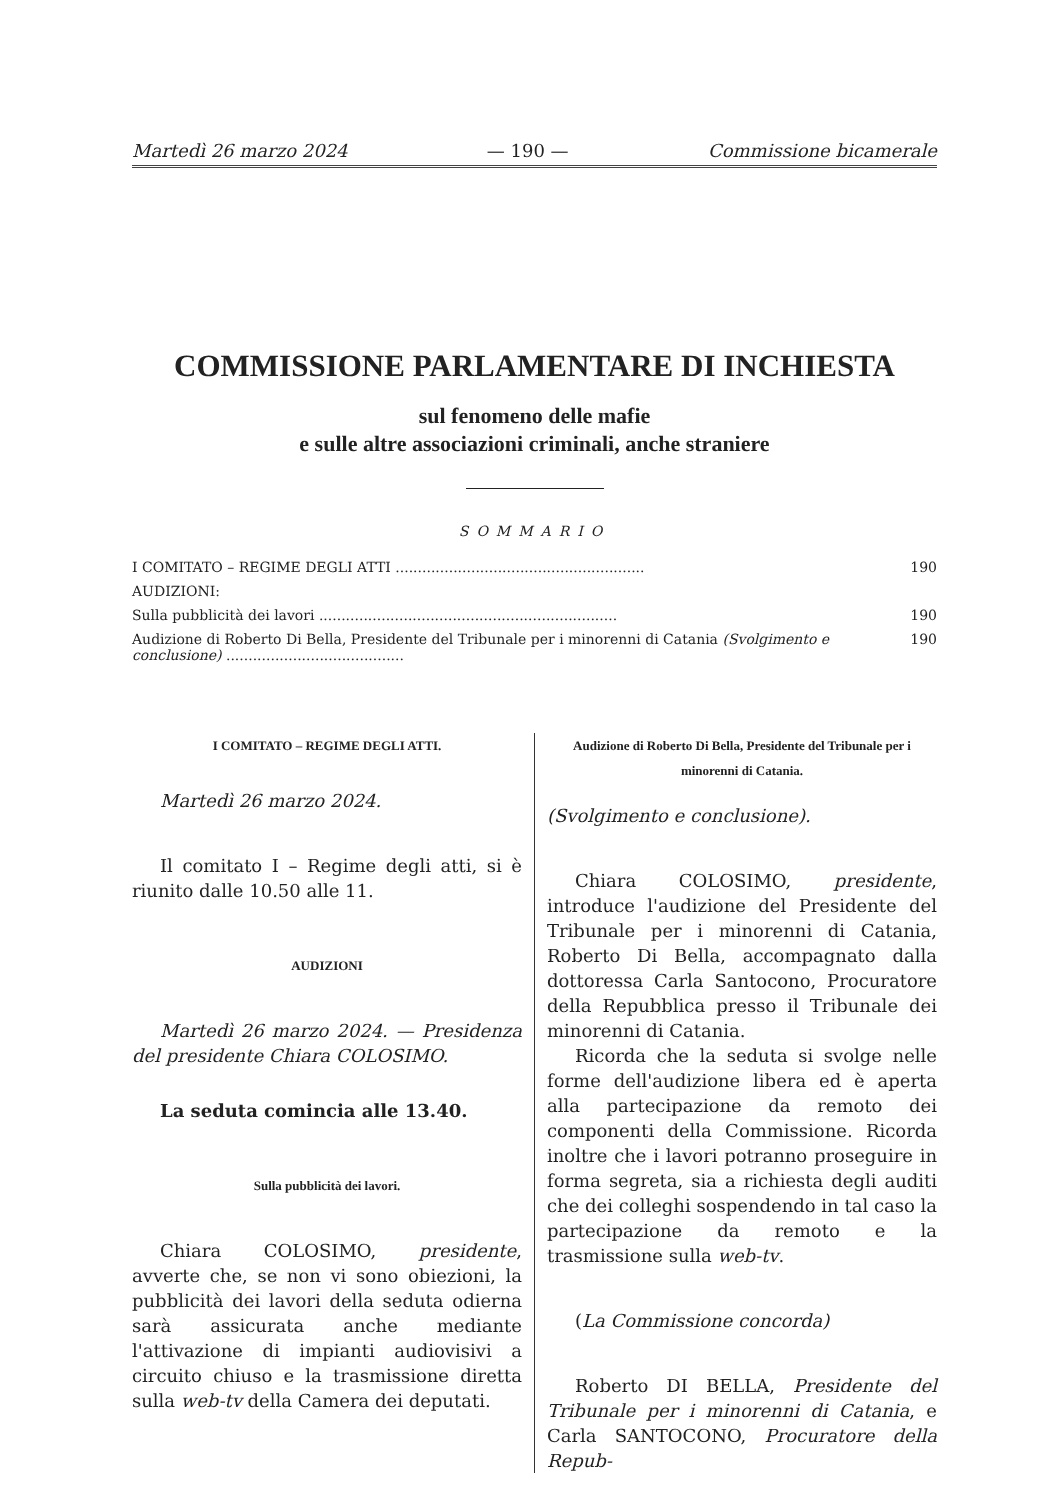Martedì 26 marzo 2024 — 190 — Commissione bicamerale
COMMISSIONE PARLAMENTARE DI INCHIESTA
sul fenomeno delle mafie
e sulle altre associazioni criminali, anche straniere
SOMMARIO
I COMITATO – REGIME DEGLI ATTI ........................................................ 190
AUDIZIONI:
Sulla pubblicità dei lavori ................................................................... 190
Audizione di Roberto Di Bella, Presidente del Tribunale per i minorenni di Catania (Svolgimento e conclusione) ........................................ 190
I COMITATO – REGIME DEGLI ATTI.
Martedì 26 marzo 2024.
Il comitato I – Regime degli atti, si è riunito dalle 10.50 alle 11.
AUDIZIONI
Martedì 26 marzo 2024. — Presidenza del presidente Chiara COLOSIMO.
La seduta comincia alle 13.40.
Sulla pubblicità dei lavori.
Chiara COLOSIMO, presidente, avverte che, se non vi sono obiezioni, la pubblicità dei lavori della seduta odierna sarà assicurata anche mediante l'attivazione di impianti audiovisivi a circuito chiuso e la trasmissione diretta sulla web-tv della Camera dei deputati.
Audizione di Roberto Di Bella, Presidente del Tribunale per i minorenni di Catania.
(Svolgimento e conclusione).
Chiara COLOSIMO, presidente, introduce l'audizione del Presidente del Tribunale per i minorenni di Catania, Roberto Di Bella, accompagnato dalla dottoressa Carla Santocono, Procuratore della Repubblica presso il Tribunale dei minorenni di Catania.
Ricorda che la seduta si svolge nelle forme dell'audizione libera ed è aperta alla partecipazione da remoto dei componenti della Commissione. Ricorda inoltre che i lavori potranno proseguire in forma segreta, sia a richiesta degli auditi che dei colleghi sospendendo in tal caso la partecipazione da remoto e la trasmissione sulla web-tv.
(La Commissione concorda)
Roberto DI BELLA, Presidente del Tribunale per i minorenni di Catania, e Carla SANTOCONO, Procuratore della Repub-